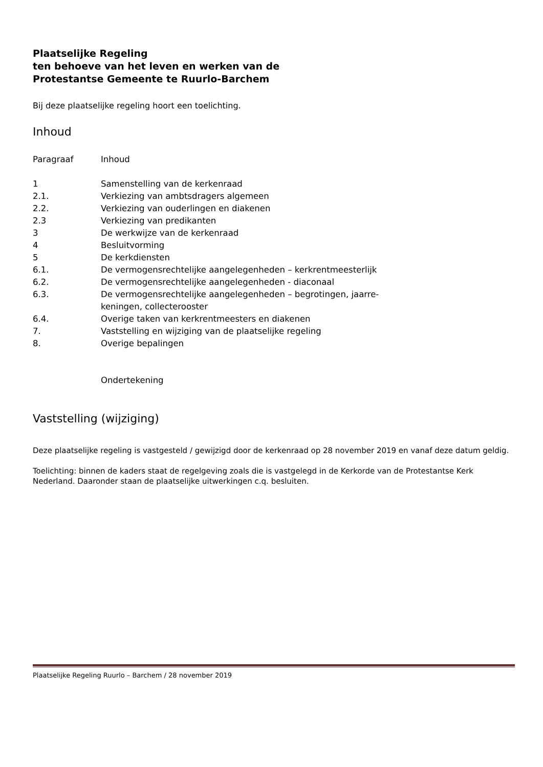Plaatselijke Regeling
ten behoeve van het leven en werken van de
Protestantse Gemeente te Ruurlo-Barchem
Bij deze plaatselijke regeling hoort een toelichting.
Inhoud
| Paragraaf | Inhoud |
| --- | --- |
| 1 | Samenstelling van de kerkenraad |
| 2.1. | Verkiezing van ambtsdragers algemeen |
| 2.2. | Verkiezing van ouderlingen en diakenen |
| 2.3 | Verkiezing van predikanten |
| 3 | De werkwijze van de kerkenraad |
| 4 | Besluitvorming |
| 5 | De kerkdiensten |
| 6.1. | De vermogensrechtelijke aangelegenheden – kerkrentmeesterlijk |
| 6.2. | De vermogensrechtelijke aangelegenheden - diaconaal |
| 6.3. | De vermogensrechtelijke aangelegenheden – begrotingen, jaarre- keningen, collecterooster |
| 6.4. | Overige taken van kerkrentmeesters en diakenen |
| 7. | Vaststelling en wijziging van de plaatselijke regeling |
| 8. | Overige bepalingen |
| | Ondertekening |
Vaststelling (wijziging)
Deze plaatselijke regeling is vastgesteld / gewijzigd door de kerkenraad op 28 november 2019 en vanaf deze datum geldig.
Toelichting: binnen de kaders staat de regelgeving zoals die is vastgelegd in de Kerkorde van de Protestantse Kerk Nederland. Daaronder staan de plaatselijke uitwerkingen c.q. besluiten.
Plaatselijke Regeling Ruurlo – Barchem / 28 november 2019